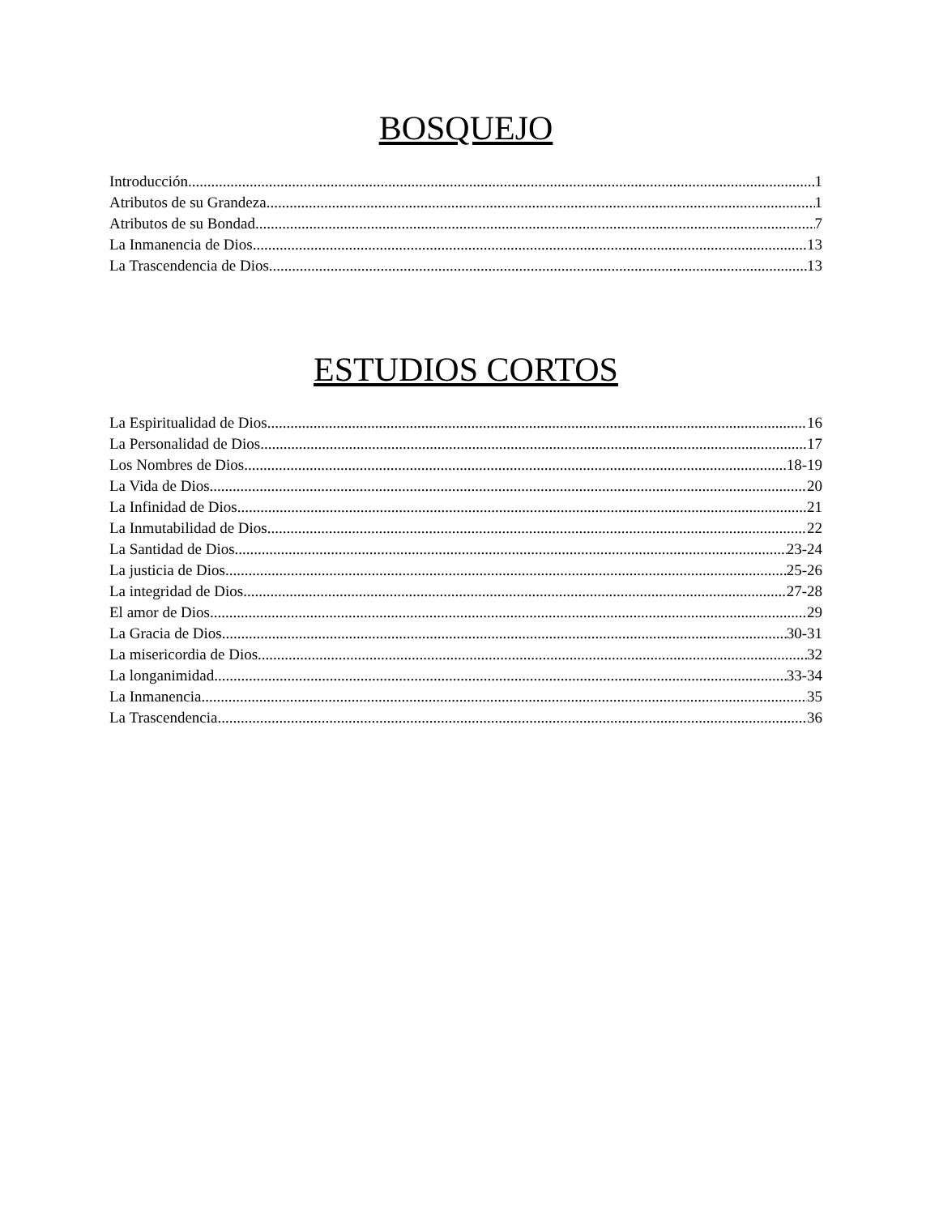BOSQUEJO
Introducción 1
Atributos de su Grandeza 1
Atributos de su Bondad 7
La Inmanencia de Dios 13
La Trascendencia de Dios 13
ESTUDIOS CORTOS
La Espiritualidad de Dios 16
La Personalidad de Dios 17
Los Nombres de Dios 18-19
La Vida de Dios 20
La Infinidad de Dios 21
La Inmutabilidad de Dios 22
La Santidad de Dios 23-24
La justicia de Dios 25-26
La integridad de Dios 27-28
El amor de Dios 29
La Gracia de Dios 30-31
La misericordia de Dios 32
La longanimidad 33-34
La Inmanencia 35
La Trascendencia 36